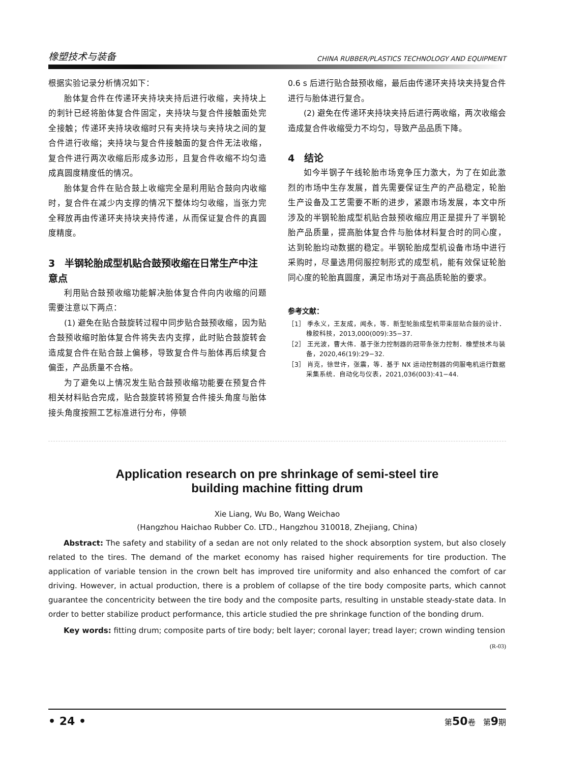橡塑技术与装备 CHINA RUBBER/PLASTICS TECHNOLOGY AND EQUIPMENT
根据实验记录分析情况如下：
胎体复合件在传递环夹持块夹持后进行收缩，夹持块上的刺针已经将胎体复合件固定，夹持块与复合件接触面处完全接触；传递环夹持块收缩时只有夹持块与夹持块之间的复合件进行收缩；夹持块与复合件接触面的复合件无法收缩，复合件进行两次收缩后形成多边形，且复合件收缩不均匀造成真圆度精度低的情况。
胎体复合件在贴合鼓上收缩完全是利用贴合鼓向内收缩时，复合件在减少内支撑的情况下整体均匀收缩，当张力完全释放再由传递环夹持块夹持传递，从而保证复合件的真圆度精度。
3　半钢轮胎成型机贴合鼓预收缩在日常生产中注意点
利用贴合鼓预收缩功能解决胎体复合件向内收缩的问题需要注意以下两点：
(1) 避免在贴合鼓旋转过程中同步贴合鼓预收缩，因为贴合鼓预收缩时胎体复合件将失去内支撑，此时贴合鼓旋转会造成复合件在贴合鼓上偏移，导致复合件与胎体再后续复合偏歪，产品质量不合格。
为了避免以上情况发生贴合鼓预收缩功能要在预复合件相关材料贴合完成，贴合鼓旋转将预复合件接头角度与胎体接头角度按照工艺标准进行分布，停顿
0.6 s 后进行贴合鼓预收缩，最后由传递环夹持块夹持复合件进行与胎体进行复合。
(2) 避免在传递环夹持块夹持后进行两收缩，两次收缩会造成复合件收缩受力不均匀，导致产品品质下降。
4　结论
如今半钢子午线轮胎市场竞争压力激大，为了在如此激烈的市场中生存发展，首先需要保证生产的产品稳定，轮胎生产设备及工艺需要不断的进步，紧跟市场发展，本文中所涉及的半钢轮胎成型机贴合鼓预收缩应用正是提升了半钢轮胎产品质量，提高胎体复合件与胎体材料复合时的同心度，达到轮胎均动数据的稳定。半钢轮胎成型机设备市场中进行采购时，尽量选用伺服控制形式的成型机，能有效保证轮胎同心度的轮胎真圆度，满足市场对于高品质轮胎的要求。
参考文献：
［1］ 季永义，王友成，闻永，等．新型轮胎成型机带束层贴合鼓的设计．橡胶科技，2013,000(009):35−37.
［2］ 王光波，曹大伟．基于张力控制器的冠带条张力控制．橡塑技术与装备，2020,46(19):29−32.
［3］ 肖克，徐世许，张震，等．基于 NX 运动控制器的伺服电机运行数据采集系统．自动化与仪表，2021,036(003):41−44.
Application research on pre shrinkage of semi-steel tire
building machine fitting drum
Xie Liang, Wu Bo, Wang Weichao
(Hangzhou Haichao Rubber Co. LTD., Hangzhou 310018, Zhejiang, China)
Abstract: The safety and stability of a sedan are not only related to the shock absorption system, but also closely related to the tires. The demand of the market economy has raised higher requirements for tire production. The application of variable tension in the crown belt has improved tire uniformity and also enhanced the comfort of car driving. However, in actual production, there is a problem of collapse of the tire body composite parts, which cannot guarantee the concentricity between the tire body and the composite parts, resulting in unstable steady-state data. In order to better stabilize product performance, this article studied the pre shrinkage function of the bonding drum.
Key words: fitting drum; composite parts of tire body; belt layer; coronal layer; tread layer; crown winding tension
(R-03)
• 24 • 第50卷　第9期